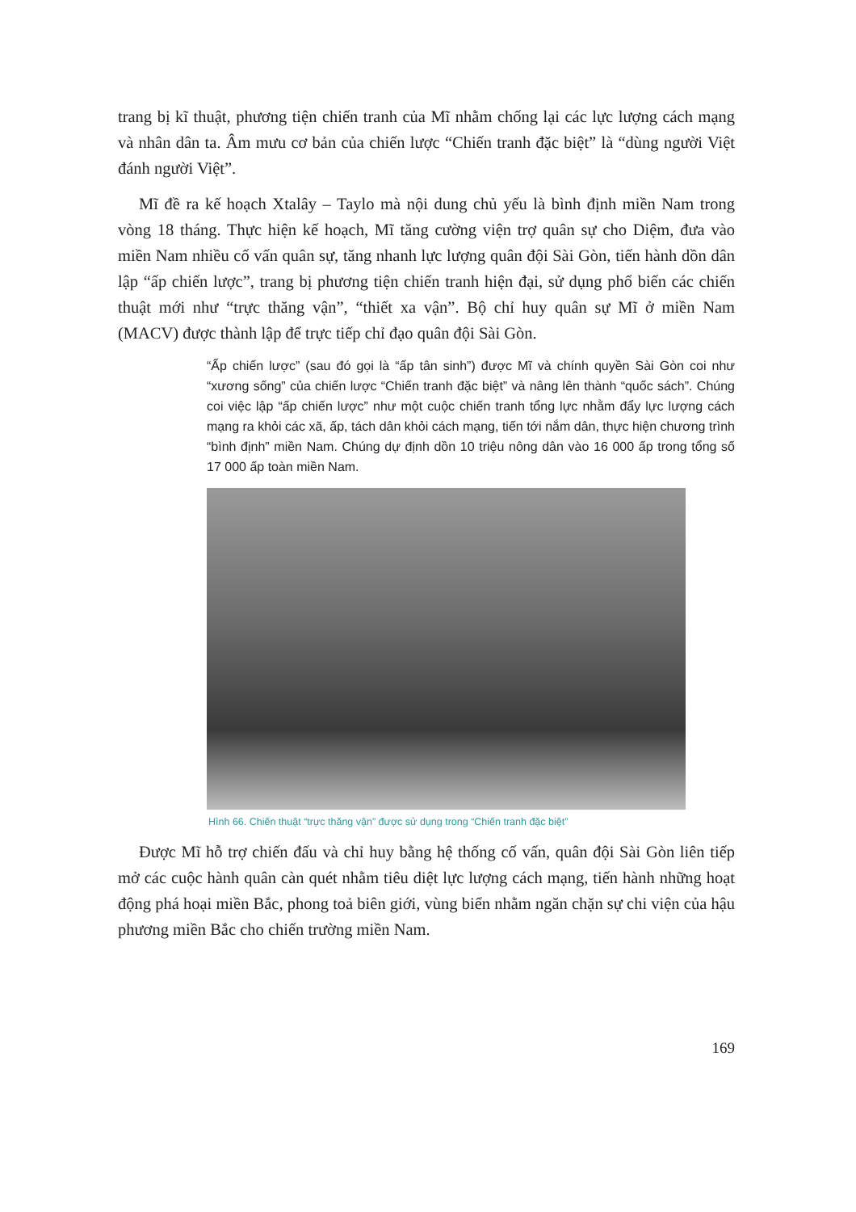trang bị kĩ thuật, phương tiện chiến tranh của Mĩ nhằm chống lại các lực lượng cách mạng và nhân dân ta. Âm mưu cơ bản của chiến lược “Chiến tranh đặc biệt” là “dùng người Việt đánh người Việt”.
Mĩ đề ra kế hoạch Xtalây – Taylo mà nội dung chủ yếu là bình định miền Nam trong vòng 18 tháng. Thực hiện kế hoạch, Mĩ tăng cường viện trợ quân sự cho Diệm, đưa vào miền Nam nhiều cố vấn quân sự, tăng nhanh lực lượng quân đội Sài Gòn, tiến hành dồn dân lập “ấp chiến lược”, trang bị phương tiện chiến tranh hiện đại, sử dụng phổ biến các chiến thuật mới như “trực thăng vận”, “thiết xa vận”. Bộ chỉ huy quân sự Mĩ ở miền Nam (MACV) được thành lập để trực tiếp chỉ đạo quân đội Sài Gòn.
“Ấp chiến lược” (sau đó gọi là “ấp tân sinh”) được Mĩ và chính quyền Sài Gòn coi như “xương sống” của chiến lược “Chiến tranh đặc biệt” và nâng lên thành “quốc sách”. Chúng coi việc lập “ấp chiến lược” như một cuộc chiến tranh tổng lực nhằm đẩy lực lượng cách mạng ra khỏi các xã, ấp, tách dân khỏi cách mạng, tiến tới nắm dân, thực hiện chương trình “bình định” miền Nam. Chúng dự định dồn 10 triệu nông dân vào 16 000 ấp trong tổng số 17 000 ấp toàn miền Nam.
Hình 66. Chiến thuật “trực thăng vận” được sử dụng trong “Chiến tranh đặc biệt”
Được Mĩ hỗ trợ chiến đấu và chỉ huy bằng hệ thống cố vấn, quân đội Sài Gòn liên tiếp mở các cuộc hành quân càn quét nhằm tiêu diệt lực lượng cách mạng, tiến hành những hoạt động phá hoại miền Bắc, phong toả biên giới, vùng biển nhằm ngăn chặn sự chi viện của hậu phương miền Bắc cho chiến trường miền Nam.
169